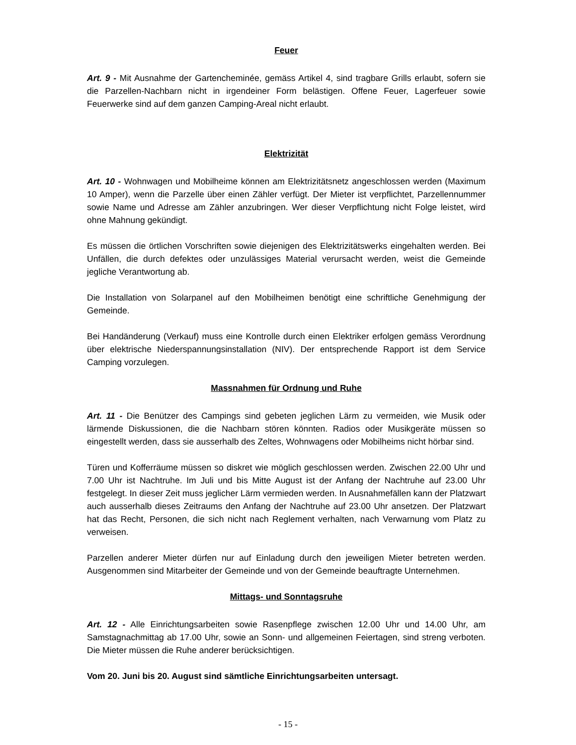Feuer
Art. 9 - Mit Ausnahme der Gartencheminée, gemäss Artikel 4, sind tragbare Grills erlaubt, sofern sie die Parzellen-Nachbarn nicht in irgendeiner Form belästigen. Offene Feuer, Lagerfeuer sowie Feuerwerke sind auf dem ganzen Camping-Areal nicht erlaubt.
Elektrizität
Art. 10 - Wohnwagen und Mobilheime können am Elektrizitätsnetz angeschlossen werden (Maximum 10 Amper), wenn die Parzelle über einen Zähler verfügt. Der Mieter ist verpflichtet, Parzellennummer sowie Name und Adresse am Zähler anzubringen. Wer dieser Verpflichtung nicht Folge leistet, wird ohne Mahnung gekündigt.
Es müssen die örtlichen Vorschriften sowie diejenigen des Elektrizitätswerks eingehalten werden. Bei Unfällen, die durch defektes oder unzulässiges Material verursacht werden, weist die Gemeinde jegliche Verantwortung ab.
Die Installation von Solarpanel auf den Mobilheimen benötigt eine schriftliche Genehmigung der Gemeinde.
Bei Handänderung (Verkauf) muss eine Kontrolle durch einen Elektriker erfolgen gemäss Verordnung über elektrische Niederspannungsinstallation (NIV). Der entsprechende Rapport ist dem Service Camping vorzulegen.
Massnahmen für Ordnung und Ruhe
Art. 11 - Die Benützer des Campings sind gebeten jeglichen Lärm zu vermeiden, wie Musik oder lärmende Diskussionen, die die Nachbarn stören könnten. Radios oder Musikgeräte müssen so eingestellt werden, dass sie ausserhalb des Zeltes, Wohnwagens oder Mobilheims nicht hörbar sind.
Türen und Kofferräume müssen so diskret wie möglich geschlossen werden. Zwischen 22.00 Uhr und 7.00 Uhr ist Nachtruhe. Im Juli und bis Mitte August ist der Anfang der Nachtruhe auf 23.00 Uhr festgelegt. In dieser Zeit muss jeglicher Lärm vermieden werden. In Ausnahmefällen kann der Platzwart auch ausserhalb dieses Zeitraums den Anfang der Nachtruhe auf 23.00 Uhr ansetzen. Der Platzwart hat das Recht, Personen, die sich nicht nach Reglement verhalten, nach Verwarnung vom Platz zu verweisen.
Parzellen anderer Mieter dürfen nur auf Einladung durch den jeweiligen Mieter betreten werden. Ausgenommen sind Mitarbeiter der Gemeinde und von der Gemeinde beauftragte Unternehmen.
Mittags- und Sonntagsruhe
Art. 12 - Alle Einrichtungsarbeiten sowie Rasenpflege zwischen 12.00 Uhr und 14.00 Uhr, am Samstagnachmittag ab 17.00 Uhr, sowie an Sonn- und allgemeinen Feiertagen, sind streng verboten. Die Mieter müssen die Ruhe anderer berücksichtigen.
Vom 20. Juni bis 20. August sind sämtliche Einrichtungsarbeiten untersagt.
- 15 -